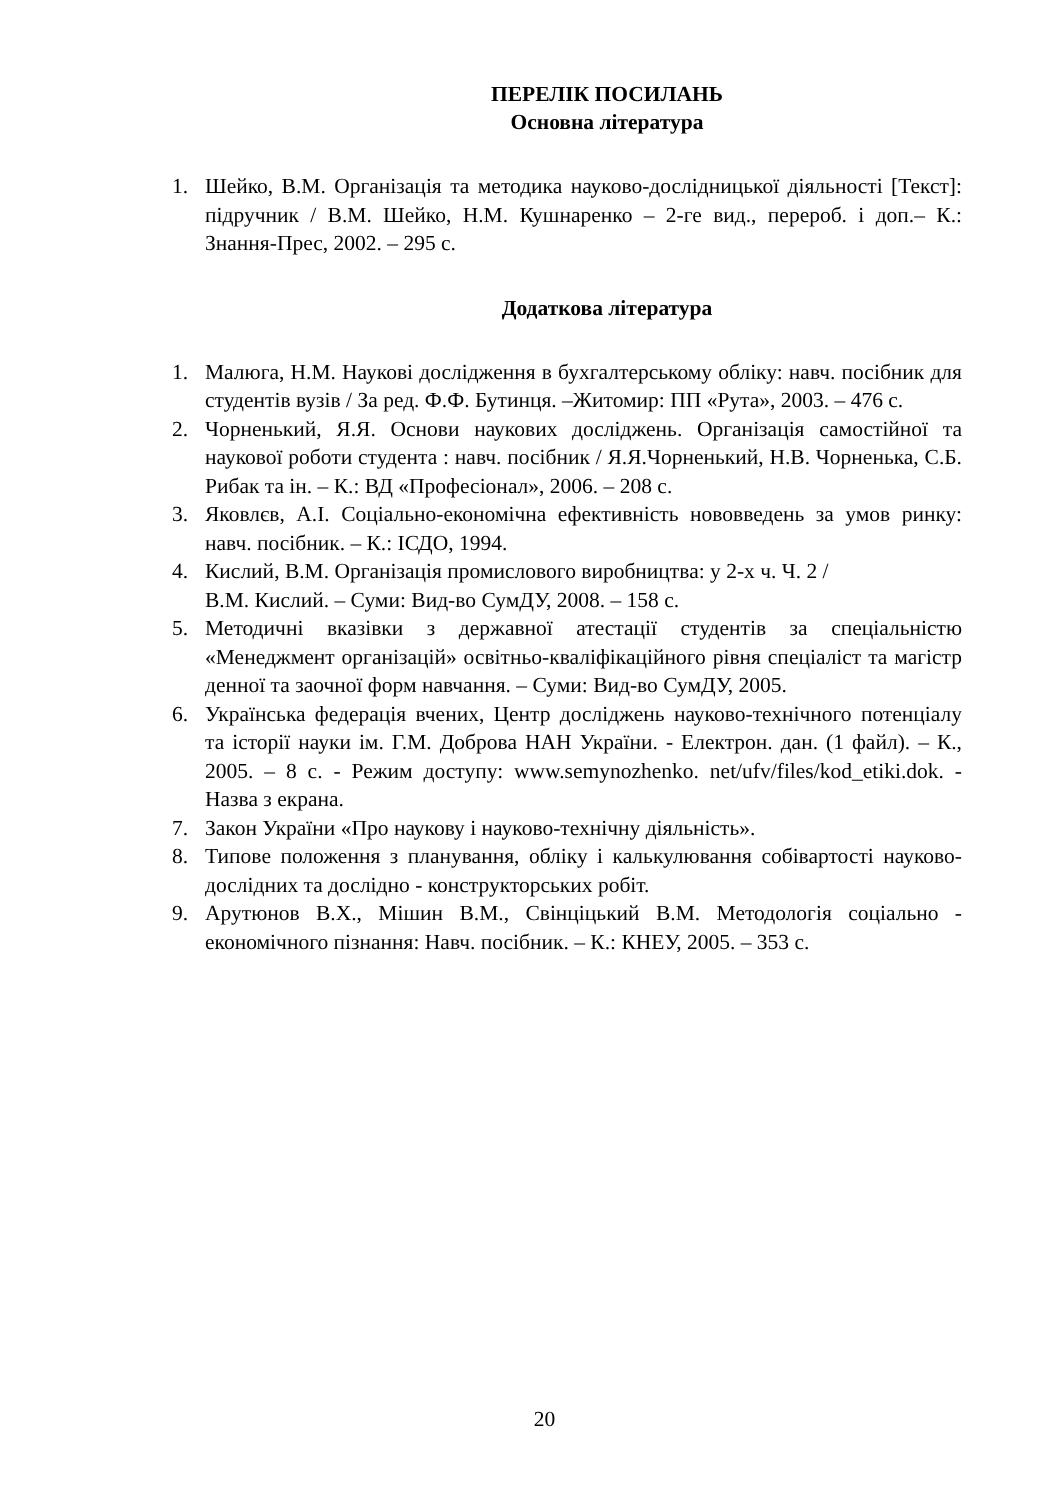ПЕРЕЛІК ПОСИЛАНЬ
Основна література
1. Шейко, В.М. Організація та методика науково-дослідницької діяльності [Текст]: підручник / В.М. Шейко, Н.М. Кушнаренко – 2-ге вид., перероб. і доп.– К.: Знання-Прес, 2002. – 295 с.
Додаткова література
1. Малюга, Н.М. Наукові дослідження в бухгалтерському обліку: навч. посібник для студентів вузів / За ред. Ф.Ф. Бутинця. –Житомир: ПП «Рута», 2003. – 476 с.
2. Чорненький, Я.Я. Основи наукових досліджень. Організація самостійної та наукової роботи студента : навч. посібник / Я.Я.Чорненький, Н.В. Чорненька, С.Б. Рибак та ін. – К.: ВД «Професіонал», 2006. – 208 с.
3. Яковлєв, А.І. Соціально-економічна ефективність нововведень за умов ринку: навч. посібник. – К.: ІСДО, 1994.
4. Кислий, В.М. Організація промислового виробництва: у 2-х ч. Ч. 2 /
В.М. Кислий. – Суми: Вид-во СумДУ, 2008. – 158 с.
5. Методичні вказівки з державної атестації студентів за спеціальністю «Менеджмент організацій» освітньо-кваліфікаційного рівня спеціаліст та магістр денної та заочної форм навчання. – Суми: Вид-во СумДУ, 2005.
6. Українська федерація вчених, Центр досліджень науково-технічного потенціалу та історії науки ім. Г.М. Доброва НАН України. - Електрон. дан. (1 файл). – К., 2005. – 8 с. - Режим доступу: www.semynozhenko. net/ufv/files/kod_etiki.dok. - Назва з екрана.
7. Закон України «Про наукову і науково-технічну діяльність».
8. Типове положення з планування, обліку і калькулювання собівартості науково-дослідних та дослідно - конструкторських робіт.
9. Арутюнов В.Х., Мішин В.М., Свінціцький В.М. Методологія соціально - економічного пізнання: Навч. посібник. – К.: КНЕУ, 2005. – 353 с.
20